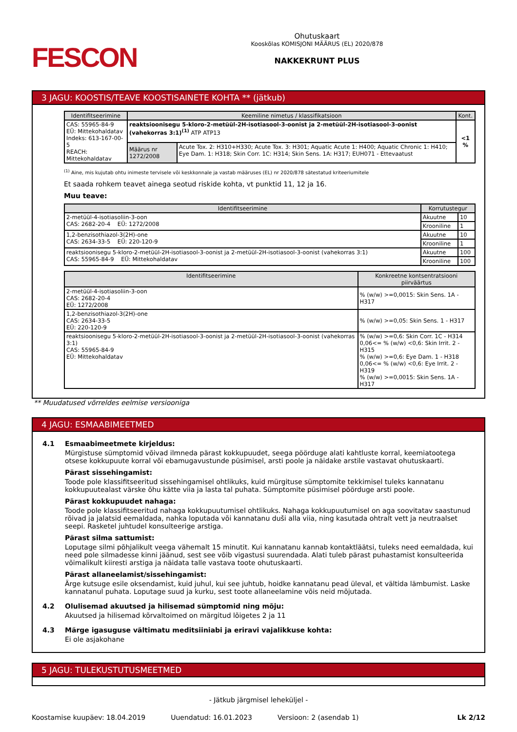FESCON
Ohutuskaart
Kooskõlas KOMISJONI MÄÄRUS (EL) 2020/878
NAKKEKRUNT PLUS
3 JAGU: KOOSTIS/TEAVE KOOSTISAINETE KOHTA ** (jätkub)
| Identifitseerimine | Keemiline nimetus / klassifikatsioon | | Kont. |
| --- | --- | --- | --- |
| CAS: 55965-84-9 EÜ: Mittekohaldatav Indeks: 613-167-00-5 REACH: Mittekohaldatav | reaktsioonisegu 5-kloro-2-metüül-2H-isotiasool-3-oonist ja 2-metüül-2H-isotiasool-3-oonist (vahekorras 3:1)<sup>(1)</sup> ATP ATP13 | | <1 % |
| | Määrus nr 1272/2008 | Acute Tox. 2: H310+H330; Acute Tox. 3: H301; Aquatic Acute 1: H400; Aquatic Chronic 1: H410; Eye Dam. 1: H318; Skin Corr. 1C: H314; Skin Sens. 1A: H317; EUH071 - Ettevaatust | |
<sup>(1)</sup> Aine, mis kujutab ohtu inimeste tervisele või keskkonnale ja vastab määruses (EL) nr 2020/878 sätestatud kriteeriumitele
Et saada rohkem teavet ainega seotud riskide kohta, vt punktid 11, 12 ja 16.
Muu teave:
| Identifitseerimine | Korrutustegur | |
| --- | --- | --- |
| 2-metüül-4-isotiasoliin-3-oon CAS: 2682-20-4 EÜ: 1272/2008 | Akuutne | 10 |
| | Krooniline | 1 |
| 1,2-benzisothiazol-3(2H)-one CAS: 2634-33-5 EÜ: 220-120-9 | Akuutne | 10 |
| | Krooniline | 1 |
| reaktsioonisegu 5-kloro-2-metüül-2H-isotiasool-3-oonist ja 2-metüül-2H-isotiasool-3-oonist (vahekorras 3:1) CAS: 55965-84-9 EÜ: Mittekohaldatav | Akuutne | 100 |
| | Krooniline | 100 |
| Identifitseerimine | Konkreetne kontsentratsiooni piirväärtus |
| --- | --- |
| 2-metüül-4-isotiasoliin-3-oon CAS: 2682-20-4 EÜ: 1272/2008 | % (w/w) >=0,0015: Skin Sens. 1A - H317 |
| 1,2-benzisothiazol-3(2H)-one CAS: 2634-33-5 EÜ: 220-120-9 | % (w/w) >=0,05: Skin Sens. 1 - H317 |
| reaktsioonisegu 5-kloro-2-metüül-2H-isotiasool-3-oonist ja 2-metüül-2H-isotiasool-3-oonist (vahekorras 3:1) CAS: 55965-84-9 EÜ: Mittekohaldatav | % (w/w) >=0,6: Skin Corr. 1C - H314 0,06<= % (w/w) <0,6: Skin Irrit. 2 - H315 % (w/w) >=0,6: Eye Dam. 1 - H318 0,06<= % (w/w) <0,6: Eye Irrit. 2 - H319 % (w/w) >=0,0015: Skin Sens. 1A - H317 |
** Muudatused võrreldes eelmise versiooniga
4 JAGU: ESMAABIMEETMED
4.1 Esmaabimeetmete kirjeldus:
Mürgistuse sümptomid võivad ilmneda pärast kokkupuudet, seega pöörduge alati kahtluste korral, keemiatootega otsese kokkupuute korral või ebamugavustunde püsimisel, arsti poole ja näidake arstile vastavat ohutuskaarti.
Pärast sissehingamist:
Toode pole klassifitseeritud sissehingamisel ohtlikuks, kuid mürgituse sümptomite tekkimisel tuleks kannatanu kokkupuutealast värske õhu kätte viia ja lasta tal puhata. Sümptomite püsimisel pöörduge arsti poole.
Pärast kokkupuudet nahaga:
Toode pole klassifitseeritud nahaga kokkupuutumisel ohtlikuks. Nahaga kokkupuutumisel on aga soovitatav saastunud rõivad ja jalatsid eemaldada, nahka loputada või kannatanu duši alla viia, ning kasutada ohtralt vett ja neutraalset seepi. Rasketel juhtudel konsulteerige arstiga.
Pärast silma sattumist:
Loputage silmi põhjalikult veega vähemalt 15 minutit. Kui kannatanu kannab kontaktläätsi, tuleks need eemaldada, kui need pole silmadesse kinni jäänud, sest see võib vigastusi suurendada. Alati tuleb pärast puhastamist konsulteerida võimalikult kiiresti arstiga ja näidata talle vastava toote ohutuskaarti.
Pärast allaneelamist/sissehingamist:
Ärge kutsuge esile oksendamist, kuid juhul, kui see juhtub, hoidke kannatanu pead üleval, et vältida lämbumist. Laske kannatanul puhata. Loputage suud ja kurku, sest toote allaneelamine võis neid mõjutada.
4.2 Olulisemad akuutsed ja hilisemad sümptomid ning mõju:
Akuutsed ja hilisemad kõrvaltoimed on märgitud lõigetes 2 ja 11
4.3 Märge igasuguse vältimatu meditsiiniabi ja eriravi vajalikkuse kohta:
Ei ole asjakohane
5 JAGU: TULEKUSTUTUSMEETMED
- Jätkub järgmisel leheküljel -
Koostamise kuupäev: 18.04.2019 Uuendatud: 16.01.2023 Versioon: 2 (asendab 1) Lk 2/12